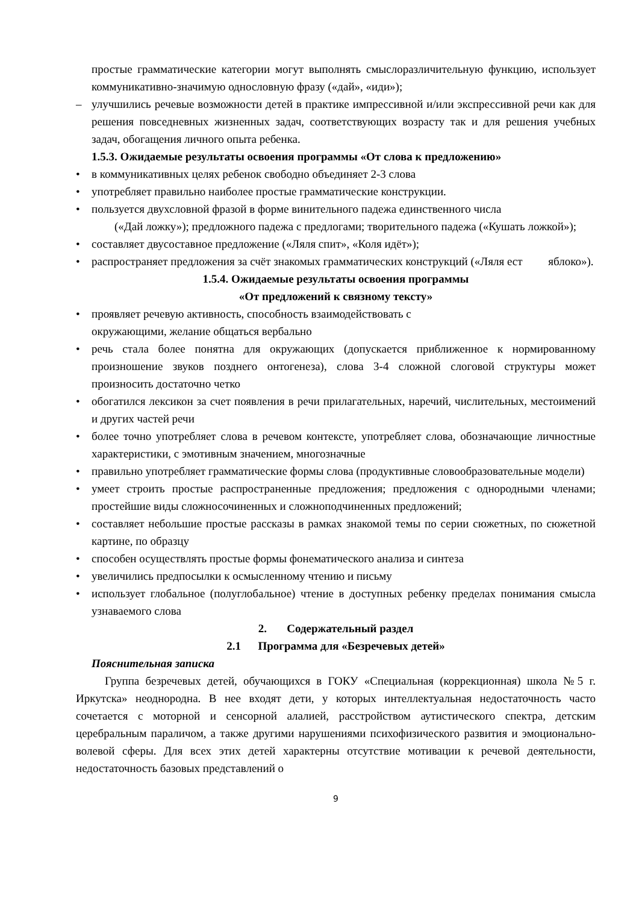простые грамматические категории могут выполнять смыслоразличительную функцию, использует коммуникативно-значимую однословную фразу («дай», «иди»);
– улучшились речевые возможности детей в практике импрессивной и/или экспрессивной речи как для решения повседневных жизненных задач, соответствующих возрасту так и для решения учебных задач, обогащения личного опыта ребенка.
1.5.3. Ожидаемые результаты освоения программы «От слова к предложению»
• в коммуникативных целях ребенок свободно объединяет 2-3 слова
• употребляет правильно наиболее простые грамматические конструкции.
• пользуется двухсловной фразой в форме винительного падежа единственного числа
(«Дай ложку»); предложного падежа с предлогами; творительного падежа («Кушать ложкой»);
• составляет двусоставное предложение («Ляля спит», «Коля идёт»);
• распространяет предложения за счёт знакомых грамматических конструкций («Ляля ест яблоко»).
1.5.4. Ожидаемые результаты освоения программы
«От предложений к связному тексту»
• проявляет речевую активность, способность взаимодействовать с
окружающими, желание общаться вербально
• речь стала более понятна для окружающих (допускается приближенное к нормированному произношение звуков позднего онтогенеза), слова 3-4 сложной слоговой структуры может произносить достаточно четко
• обогатился лексикон за счет появления в речи прилагательных, наречий, числительных, местоимений и других частей речи
• более точно употребляет слова в речевом контексте, употребляет слова, обозначающие личностные характеристики, с эмотивным значением, многозначные
• правильно употребляет грамматические формы слова (продуктивные словообразовательные модели)
• умеет строить простые распространенные предложения; предложения с однородными членами; простейшие виды сложносочиненных и сложноподчиненных предложений;
• составляет небольшие простые рассказы в рамках знакомой темы по серии сюжетных, по сюжетной картине, по образцу
• способен осуществлять простые формы фонематического анализа и синтеза
• увеличились предпосылки к осмысленному чтению и письму
• использует глобальное (полуглобальное) чтение в доступных ребенку пределах понимания смысла узнаваемого слова
2. Содержательный раздел
2.1 Программа для «Безречевых детей»
Пояснительная записка
Группа безречевых детей, обучающихся в ГОКУ «Специальная (коррекционная) школа №5 г. Иркутска» неоднородна. В нее входят дети, у которых интеллектуальная недостаточность часто сочетается с моторной и сенсорной алалией, расстройством аутистического спектра, детским церебральным параличом, а также другими нарушениями психофизического развития и эмоционально-волевой сферы. Для всех этих детей характерны отсутствие мотивации к речевой деятельности, недостаточность базовых представлений о
9